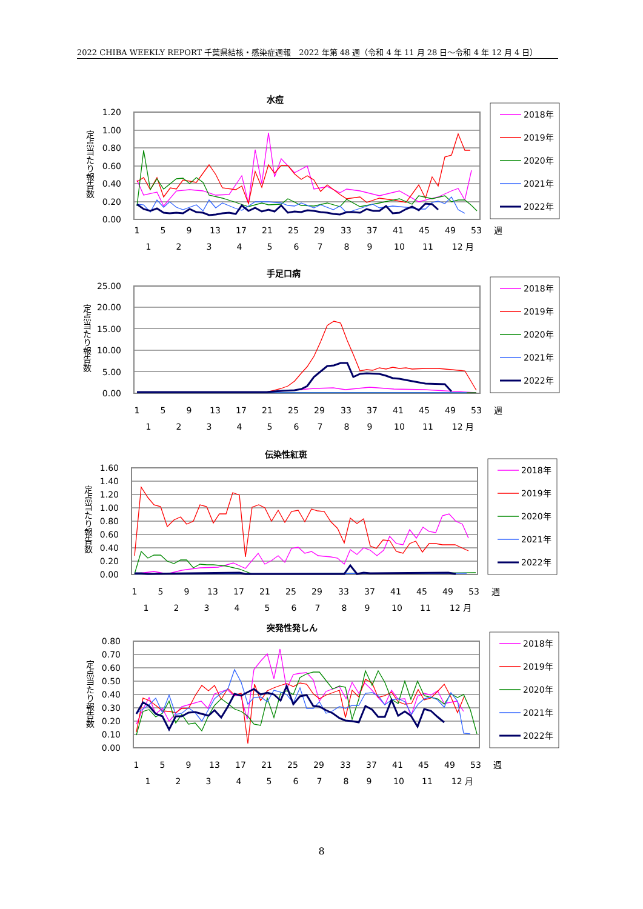2022 CHIBA WEEKLY REPORT 千葉県結核・感染症週報　2022 年第 48 週（令和 4 年 11 月 28 日～令和 4 年 12 月 4 日）
水痘
定点当たり報告数
1.20
1.00
0.80
0.60
0.40
0.20
0.00
1
5
9
13
17
21
25
29
33
37
41
45
49
53
週
1
2
3
4
5
6
7
8
9
10
11
12 月
2018年
2019年
2020年
2021年
2022年
手足口病
定点当たり報告数
25.00
20.00
15.00
10.00
5.00
0.00
1
5
9
13
17
21
25
29
33
37
41
45
49
53
週
1
2
3
4
5
6
7
8
9
10
11
12 月
2018年
2019年
2020年
2021年
2022年
伝染性紅斑
定点当たり報告数
1.60
1.40
1.20
1.00
0.80
0.60
0.40
0.20
0.00
1
5
9
13
17
21
25
29
33
37
41
45
49
53
週
1
2
3
4
5
6
7
8
9
10
11
12 月
2018年
2019年
2020年
2021年
2022年
突発性発しん
定点当たり報告数
0.80
0.70
0.60
0.50
0.40
0.30
0.20
0.10
0.00
1
5
9
13
17
21
25
29
33
37
41
45
49
53
週
1
2
3
4
5
6
7
8
9
10
11
12 月
2018年
2019年
2020年
2021年
2022年
8